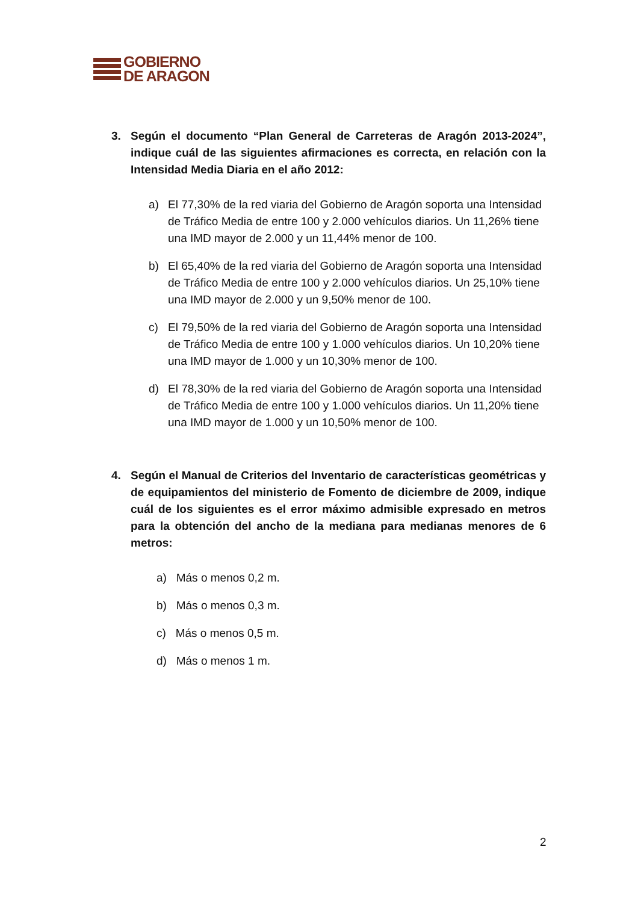GOBIERNO
DE ARAGON
3. Según el documento “Plan General de Carreteras de Aragón 2013-2024”, indique cuál de las siguientes afirmaciones es correcta, en relación con la Intensidad Media Diaria en el año 2012:
a) El 77,30% de la red viaria del Gobierno de Aragón soporta una Intensidad de Tráfico Media de entre 100 y 2.000 vehículos diarios. Un 11,26% tiene una IMD mayor de 2.000 y un 11,44% menor de 100.
b) El 65,40% de la red viaria del Gobierno de Aragón soporta una Intensidad de Tráfico Media de entre 100 y 2.000 vehículos diarios. Un 25,10% tiene una IMD mayor de 2.000 y un 9,50% menor de 100.
c) El 79,50% de la red viaria del Gobierno de Aragón soporta una Intensidad de Tráfico Media de entre 100 y 1.000 vehículos diarios. Un 10,20% tiene una IMD mayor de 1.000 y un 10,30% menor de 100.
d) El 78,30% de la red viaria del Gobierno de Aragón soporta una Intensidad de Tráfico Media de entre 100 y 1.000 vehículos diarios. Un 11,20% tiene una IMD mayor de 1.000 y un 10,50% menor de 100.
4. Según el Manual de Criterios del Inventario de características geométricas y de equipamientos del ministerio de Fomento de diciembre de 2009, indique cuál de los siguientes es el error máximo admisible expresado en metros para la obtención del ancho de la mediana para medianas menores de 6 metros:
a) Más o menos 0,2 m.
b) Más o menos 0,3 m.
c) Más o menos 0,5 m.
d) Más o menos 1 m.
2